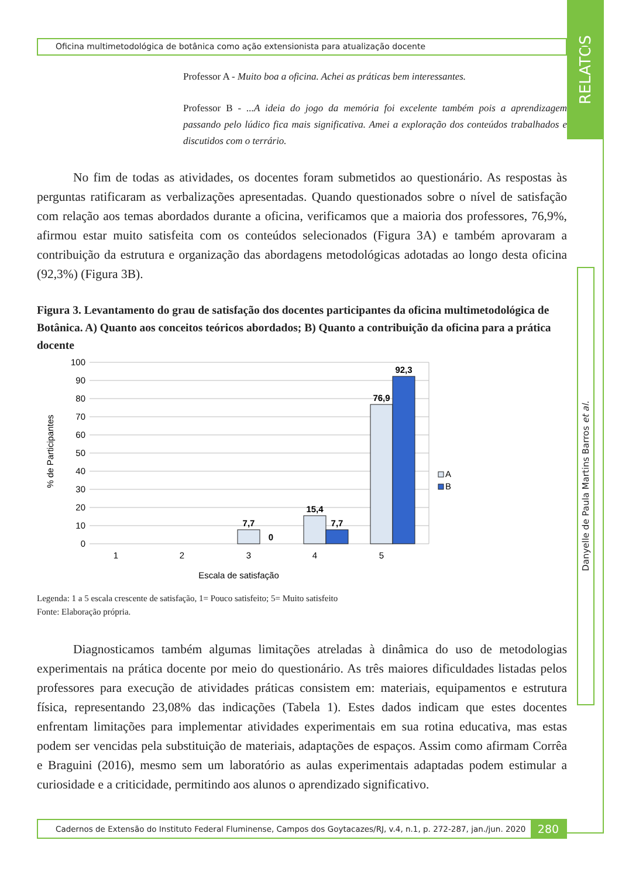Oficina multimetodológica de botânica como ação extensionista para atualização docente
Professor A - Muito boa a oficina. Achei as práticas bem interessantes.
Professor B - ...A ideia do jogo da memória foi excelente também pois a aprendizagem passando pelo lúdico fica mais significativa. Amei a exploração dos conteúdos trabalhados e discutidos com o terrário.
No fim de todas as atividades, os docentes foram submetidos ao questionário. As respostas às perguntas ratificaram as verbalizações apresentadas. Quando questionados sobre o nível de satisfação com relação aos temas abordados durante a oficina, verificamos que a maioria dos professores, 76,9%, afirmou estar muito satisfeita com os conteúdos selecionados (Figura 3A) e também aprovaram a contribuição da estrutura e organização das abordagens metodológicas adotadas ao longo desta oficina (92,3%) (Figura 3B).
Figura 3. Levantamento do grau de satisfação dos docentes participantes da oficina multimetodológica de Botânica. A) Quanto aos conceitos teóricos abordados; B) Quanto a contribuição da oficina para a prática docente
100
90
80
70
60
50
40
30
20
10
0
% de Participantes
7,7
0
15,4
7,7
76,9
92,3
1
2
3
4
5
Escala de satisfação
A
B
Legenda: 1 a 5 escala crescente de satisfação, 1= Pouco satisfeito; 5= Muito satisfeito
Fonte: Elaboração própria.
Diagnosticamos também algumas limitações atreladas à dinâmica do uso de metodologias experimentais na prática docente por meio do questionário. As três maiores dificuldades listadas pelos professores para execução de atividades práticas consistem em: materiais, equipamentos e estrutura física, representando 23,08% das indicações (Tabela 1). Estes dados indicam que estes docentes enfrentam limitações para implementar atividades experimentais em sua rotina educativa, mas estas podem ser vencidas pela substituição de materiais, adaptações de espaços. Assim como afirmam Corrêa e Braguini (2016), mesmo sem um laboratório as aulas experimentais adaptadas podem estimular a curiosidade e a criticidade, permitindo aos alunos o aprendizado significativo.
Cadernos de Extensão do Instituto Federal Fluminense, Campos dos Goytacazes/RJ, v.4, n.1, p. 272-287, jan./jun. 2020 280
RELATOS
Danyelle de Paula Martins Barros et al.